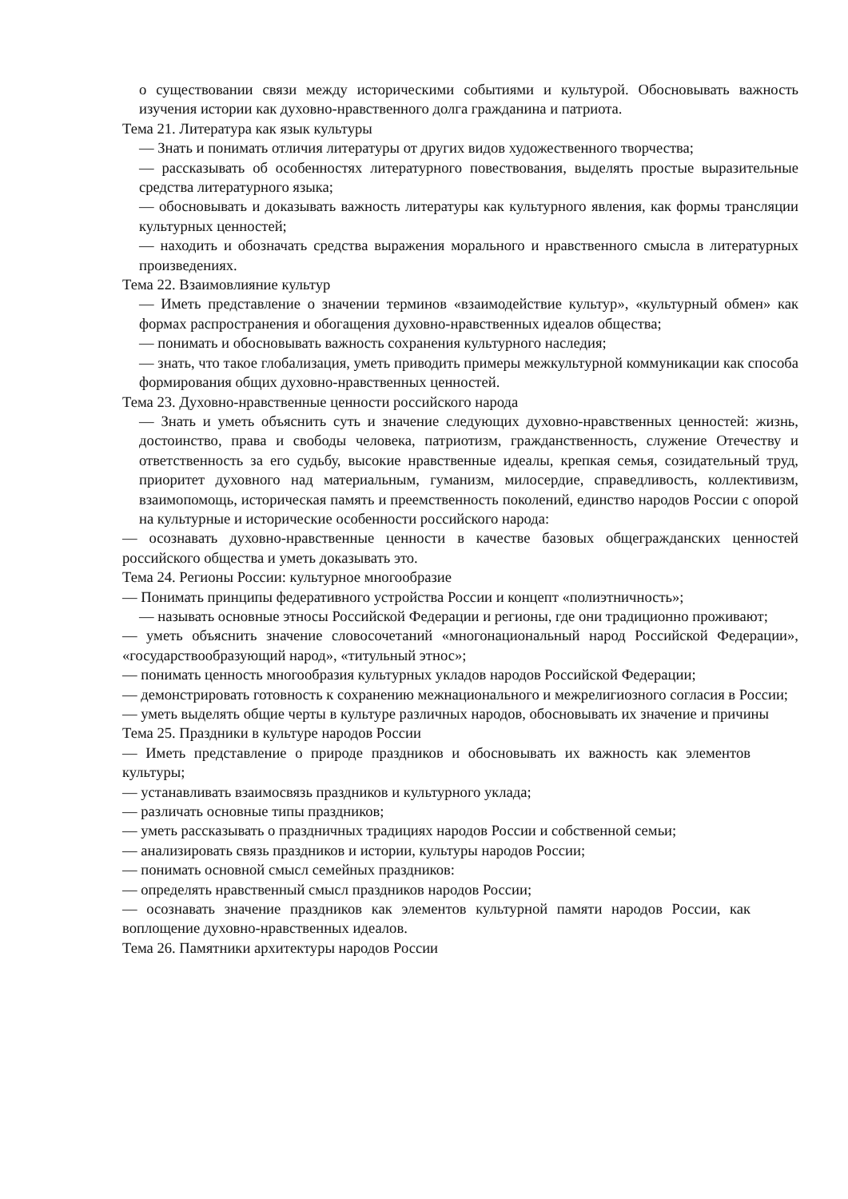о существовании связи между историческими событиями и культурой. Обосновывать важность изучения истории как духовно-нравственного долга гражданина и патриота.
Тема 21. Литература как язык культуры
— Знать и понимать отличия литературы от других видов художественного творчества;
— рассказывать об особенностях литературного повествования, выделять простые выразительные средства литературного языка;
— обосновывать и доказывать важность литературы как культурного явления, как формы трансляции культурных ценностей;
— находить и обозначать средства выражения морального и нравственного смысла в литературных произведениях.
Тема 22. Взаимовлияние культур
— Иметь представление о значении терминов «взаимодействие культур», «культурный обмен» как формах распространения и обогащения духовно-нравственных идеалов общества;
— понимать и обосновывать важность сохранения культурного наследия;
— знать, что такое глобализация, уметь приводить примеры межкультурной коммуникации как способа формирования общих духовно-нравственных ценностей.
Тема 23. Духовно-нравственные ценности российского народа
— Знать и уметь объяснить суть и значение следующих духовно-нравственных ценностей: жизнь, достоинство, права и свободы человека, патриотизм, гражданственность, служение Отечеству и ответственность за его судьбу, высокие нравственные идеалы, крепкая семья, созидательный труд, приоритет духовного над материальным, гуманизм, милосердие, справедливость, коллективизм, взаимопомощь, историческая память и преемственность поколений, единство народов России с опорой на культурные и исторические особенности российского народа:
— осознавать духовно-нравственные ценности в качестве базовых общегражданских ценностей российского общества и уметь доказывать это.
Тема 24. Регионы России: культурное многообразие
— Понимать принципы федеративного устройства России и концепт «полиэтничность»;
— называть основные этносы Российской Федерации и регионы, где они традиционно проживают;
— уметь объяснить значение словосочетаний «многонациональный народ Российской Федерации», «государствообразующий народ», «титульный этнос»;
— понимать ценность многообразия культурных укладов народов Российской Федерации;
— демонстрировать готовность к сохранению межнационального и межрелигиозного согласия в России;
— уметь выделять общие черты в культуре различных народов, обосновывать их значение и причины
Тема 25. Праздники в культуре народов России
— Иметь представление о природе праздников и обосновывать их важность как элементов культуры;
— устанавливать взаимосвязь праздников и культурного уклада;
— различать основные типы праздников;
— уметь рассказывать о праздничных традициях народов России и собственной семьи;
— анализировать связь праздников и истории, культуры народов России;
— понимать основной смысл семейных праздников:
— определять нравственный смысл праздников народов России;
— осознавать значение праздников как элементов культурной памяти народов России, как воплощение духовно-нравственных идеалов.
Тема 26. Памятники архитектуры народов России